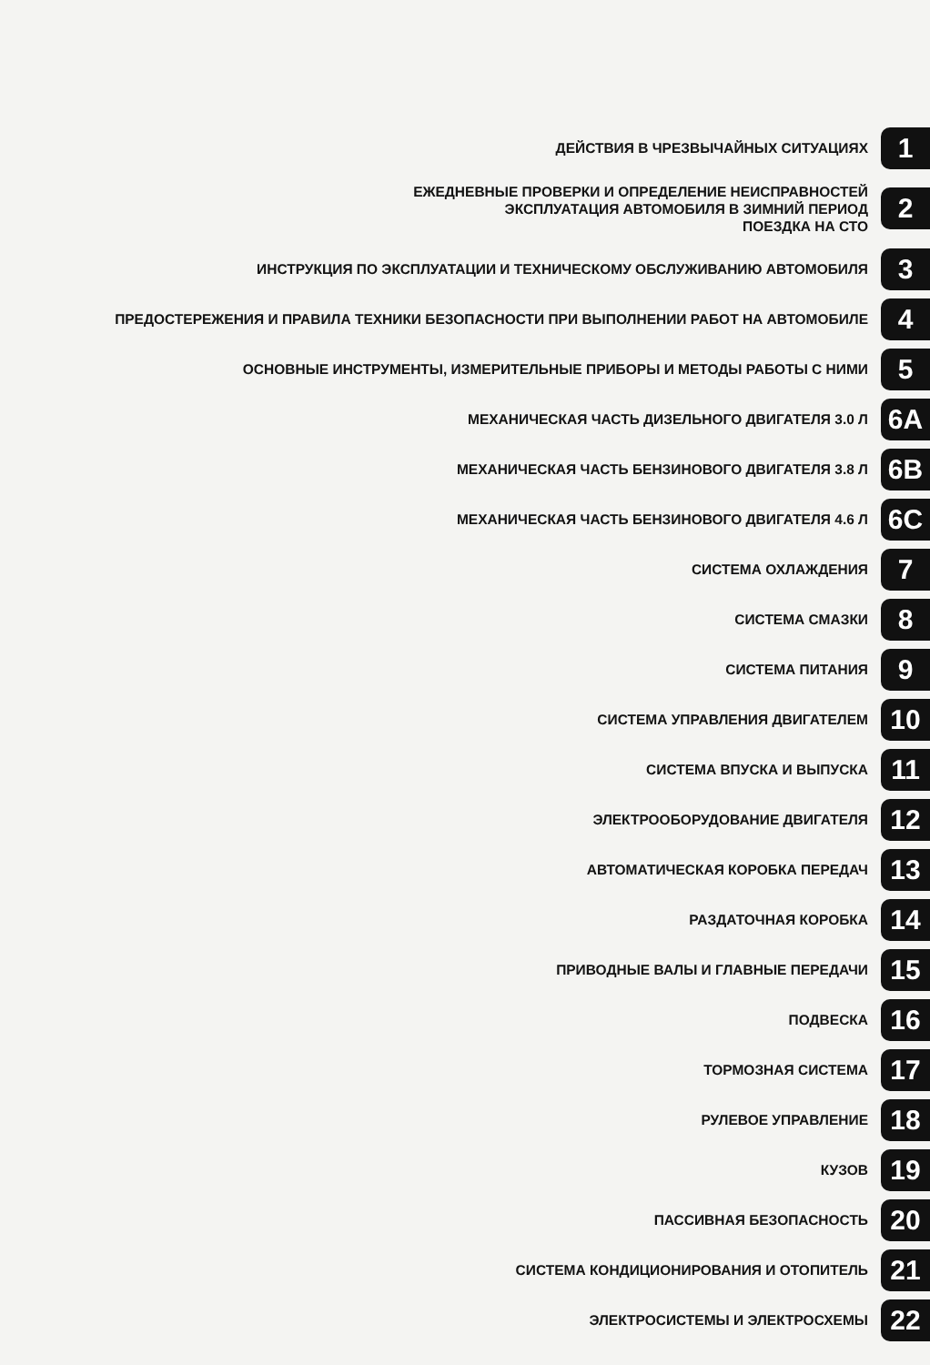ДЕЙСТВИЯ В ЧРЕЗВЫЧАЙНЫХ СИТУАЦИЯХ
1
ЕЖЕДНЕВНЫЕ ПРОВЕРКИ И ОПРЕДЕЛЕНИЕ НЕИСПРАВНОСТЕЙ
ЭКСПЛУАТАЦИЯ АВТОМОБИЛЯ В ЗИМНИЙ ПЕРИОД
ПОЕЗДКА НА СТО
2
ИНСТРУКЦИЯ ПО ЭКСПЛУАТАЦИИ И ТЕХНИЧЕСКОМУ ОБСЛУЖИВАНИЮ АВТОМОБИЛЯ
3
ПРЕДОСТЕРЕЖЕНИЯ И ПРАВИЛА ТЕХНИКИ БЕЗОПАСНОСТИ ПРИ ВЫПОЛНЕНИИ РАБОТ НА АВТОМОБИЛЕ
4
ОСНОВНЫЕ ИНСТРУМЕНТЫ, ИЗМЕРИТЕЛЬНЫЕ ПРИБОРЫ И МЕТОДЫ РАБОТЫ С НИМИ
5
МЕХАНИЧЕСКАЯ ЧАСТЬ ДИЗЕЛЬНОГО ДВИГАТЕЛЯ 3.0 Л
6A
МЕХАНИЧЕСКАЯ ЧАСТЬ БЕНЗИНОВОГО ДВИГАТЕЛЯ 3.8 Л
6B
МЕХАНИЧЕСКАЯ ЧАСТЬ БЕНЗИНОВОГО ДВИГАТЕЛЯ 4.6 Л
6C
СИСТЕМА ОХЛАЖДЕНИЯ
7
СИСТЕМА СМАЗКИ
8
СИСТЕМА ПИТАНИЯ
9
СИСТЕМА УПРАВЛЕНИЯ ДВИГАТЕЛЕМ
10
СИСТЕМА ВПУСКА И ВЫПУСКА
11
ЭЛЕКТРООБОРУДОВАНИЕ ДВИГАТЕЛЯ
12
АВТОМАТИЧЕСКАЯ КОРОБКА ПЕРЕДАЧ
13
РАЗДАТОЧНАЯ КОРОБКА
14
ПРИВОДНЫЕ ВАЛЫ И ГЛАВНЫЕ ПЕРЕДАЧИ
15
ПОДВЕСКА
16
ТОРМОЗНАЯ СИСТЕМА
17
РУЛЕВОЕ УПРАВЛЕНИЕ
18
КУЗОВ
19
ПАССИВНАЯ БЕЗОПАСНОСТЬ
20
СИСТЕМА КОНДИЦИОНИРОВАНИЯ И ОТОПИТЕЛЬ
21
ЭЛЕКТРОСИСТЕМЫ И ЭЛЕКТРОСХЕМЫ
22